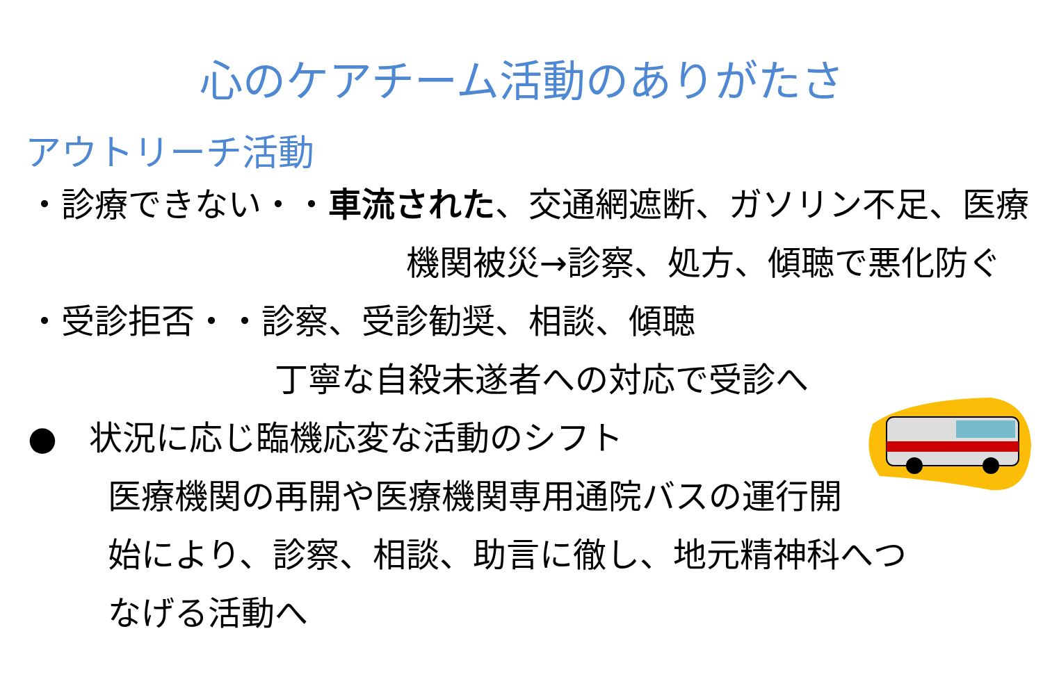心のケアチーム活動のありがたさ
アウトリーチ活動
・診療できない・・車流された、交通網遮断、ガソリン不足、医療
機関被災→診察、処方、傾聴で悪化防ぐ
・受診拒否・・診察、受診勧奨、相談、傾聴
丁寧な自殺未遂者への対応で受診へ
● 状況に応じ臨機応変な活動のシフト
医療機関の再開や医療機関専用通院バスの運行開
始により、診察、相談、助言に徹し、地元精神科へつ
なげる活動へ